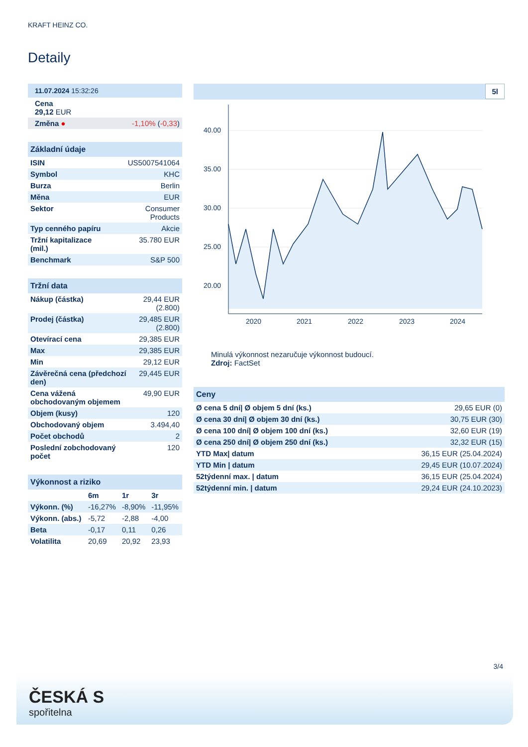KRAFT HEINZ CO.
Detaily
| 11.07.2024 15:32:26 | |
| Cena 29,12 EUR | |
| Změna ● | -1,10% ( -0,33 ) |
| Základní údaje | |
| ISIN | US5007541064 |
| Symbol | KHC |
| Burza | Berlin |
| Měna | EUR |
| Sektor | Consumer Products |
| Typ cenného papíru | Akcie |
| Tržní kapitalizace (mil.) | 35.780 EUR |
| Benchmark | S&P 500 |
| Tržní data | |
| Nákup (částka) | 29,44 EUR (2.800) |
| Prodej (částka) | 29,485 EUR (2.800) |
| Otevírací cena | 29,385 EUR |
| Max | 29,385 EUR |
| Min | 29,12 EUR |
| Závěrečná cena (předchozí den) | 29,445 EUR |
| Cena vážená obchodovaným objemem | 49,90 EUR |
| Objem (kusy) | 120 |
| Obchodovaný objem | 3.494,40 |
| Počet obchodů | 2 |
| Poslední zobchodovaný počet | 120 |
| Výkonnost a riziko | | | |
| | 6m | 1r | 3r |
| Výkonn. (%) | -16,27% | -8,90% | -11,95% |
| Výkonn. (abs.) | -5,72 | -2,88 | -4,00 |
| Beta | -0,17 | 0,11 | 0,26 |
| Volatilita | 20,69 | 20,92 | 23,93 |
5l
40.00
35.00
30.00
25.00
20.00
2020
2021
2022
2023
2024
Minulá výkonnost nezaručuje výkonnost budoucí.
Zdroj: FactSet
| Ceny | |
| Ø cena 5 dní/ Ø objem 5 dní (ks.) | 29,65 EUR (0) |
| Ø cena 30 dní/ Ø objem 30 dní (ks.) | 30,75 EUR (30) |
| Ø cena 100 dní/ Ø objem 100 dní (ks.) | 32,60 EUR (19) |
| Ø cena 250 dní/ Ø objem 250 dní (ks.) | 32,32 EUR (15) |
| YTD Max/ datum | 36,15 EUR (25.04.2024) |
| YTD Min / datum | 29,45 EUR (10.07.2024) |
| 52týdenní max. / datum | 36,15 EUR (25.04.2024) |
| 52týdenní min. / datum | 29,24 EUR (24.10.2023) |
3/4
ČESKÁ S
spořitelna